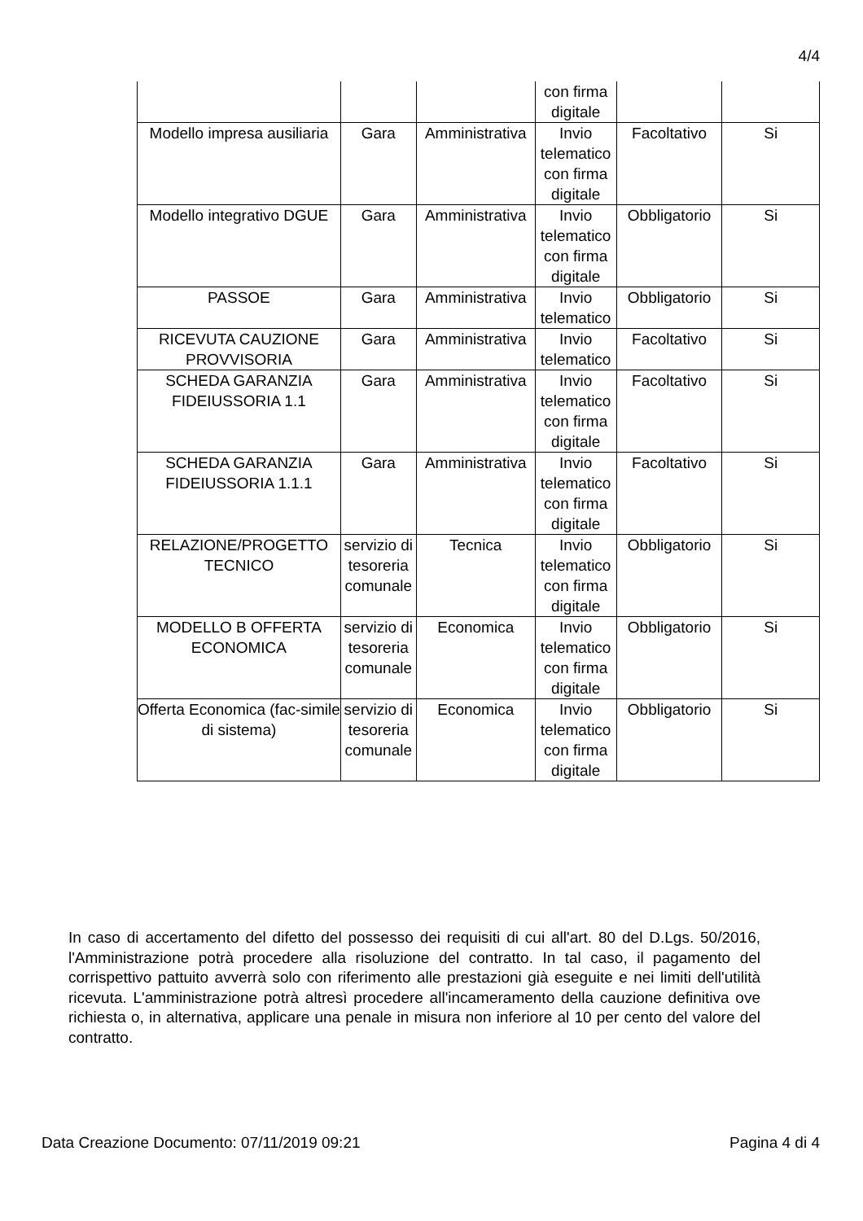4/4
| | | | con firma digitale | | |
| Modello impresa ausiliaria | Gara | Amministrativa | Invio telematico con firma digitale | Facoltativo | Si |
| Modello integrativo DGUE | Gara | Amministrativa | Invio telematico con firma digitale | Obbligatorio | Si |
| PASSOE | Gara | Amministrativa | Invio telematico | Obbligatorio | Si |
| RICEVUTA CAUZIONE PROVVISORIA | Gara | Amministrativa | Invio telematico | Facoltativo | Si |
| SCHEDA GARANZIA FIDEIUSSORIA 1.1 | Gara | Amministrativa | Invio telematico con firma digitale | Facoltativo | Si |
| SCHEDA GARANZIA FIDEIUSSORIA 1.1.1 | Gara | Amministrativa | Invio telematico con firma digitale | Facoltativo | Si |
| RELAZIONE/PROGETTO TECNICO | servizio di tesoreria comunale | Tecnica | Invio telematico con firma digitale | Obbligatorio | Si |
| MODELLO B OFFERTA ECONOMICA | servizio di tesoreria comunale | Economica | Invio telematico con firma digitale | Obbligatorio | Si |
| Offerta Economica (fac-simile di sistema) | servizio di tesoreria comunale | Economica | Invio telematico con firma digitale | Obbligatorio | Si |
In caso di accertamento del difetto del possesso dei requisiti di cui all'art. 80 del D.Lgs. 50/2016, l'Amministrazione potrà procedere alla risoluzione del contratto. In tal caso, il pagamento del corrispettivo pattuito avverrà solo con riferimento alle prestazioni già eseguite e nei limiti dell'utilità ricevuta. L'amministrazione potrà altresì procedere all'incameramento della cauzione definitiva ove richiesta o, in alternativa, applicare una penale in misura non inferiore al 10 per cento del valore del contratto.
Data Creazione Documento: 07/11/2019 09:21 Pagina 4 di 4